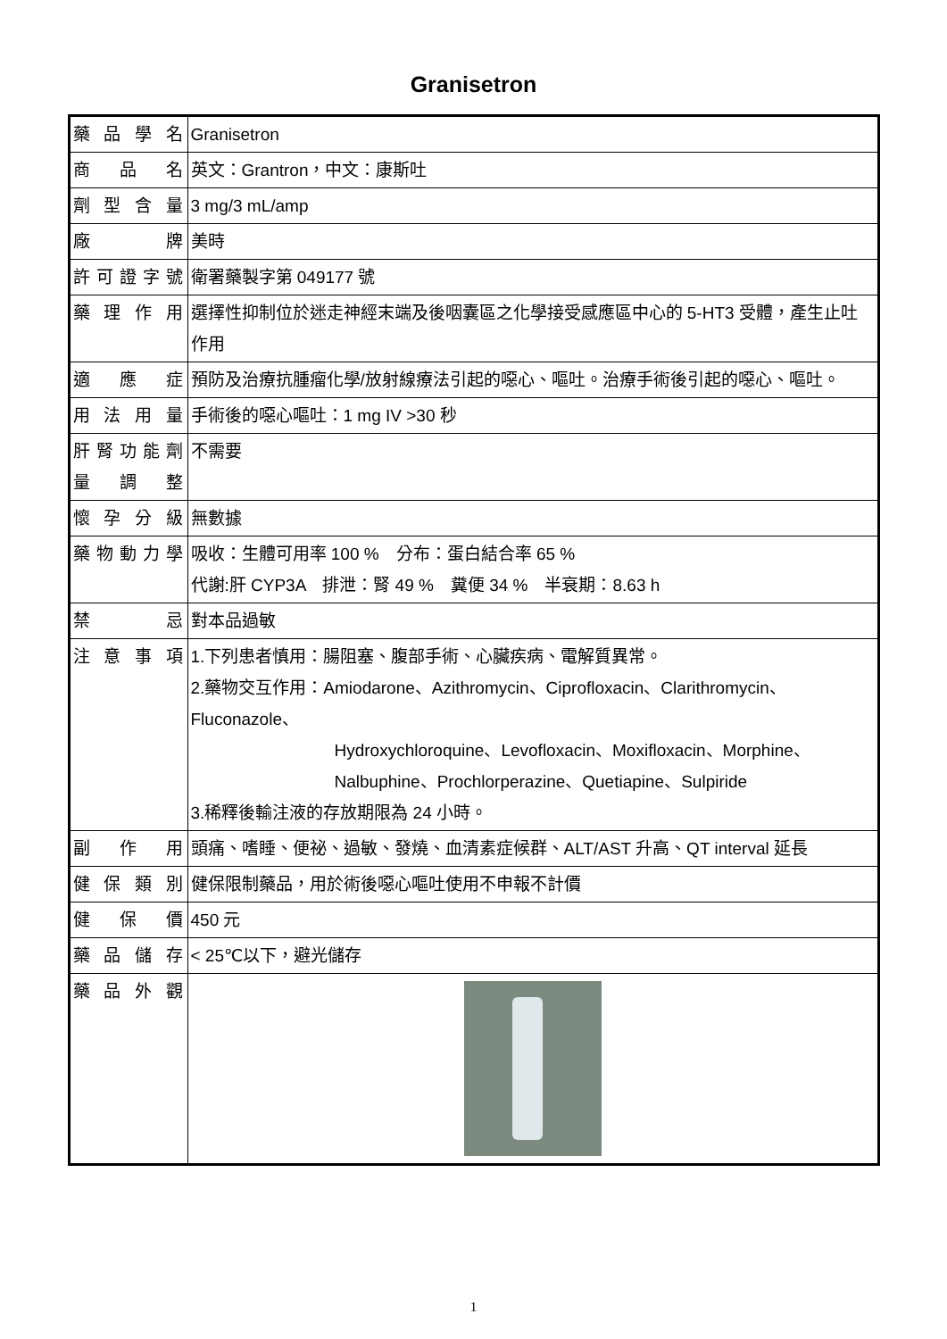Granisetron
| 藥品學名 | Granisetron |
| 商品名 | 英文：Grantron，中文：康斯吐 |
| 劑型含量 | 3 mg/3 mL/amp |
| 廠牌 | 美時 |
| 許可證字號 | 衛署藥製字第 049177 號 |
| 藥理作用 | 選擇性抑制位於迷走神經末端及後咽囊區之化學接受感應區中心的 5-HT3 受體，產生止吐作用 |
| 適應症 | 預防及治療抗腫瘤化學/放射線療法引起的噁心、嘔吐。治療手術後引起的噁心、嘔吐。 |
| 用法用量 | 手術後的噁心嘔吐：1 mg IV >30 秒 |
| 肝腎功能劑量調整 | 不需要 |
| 懷孕分級 | 無數據 |
| 藥物動力學 | 吸收：生體可用率 100 % 分布：蛋白結合率 65 % 代謝:肝 CYP3A 排泄：腎 49 % 糞便 34 % 半衰期：8.63 h |
| 禁忌 | 對本品過敏 |
| 注意事項 | 1.下列患者慎用：腸阻塞、腹部手術、心臟疾病、電解質異常。 2.藥物交互作用：Amiodarone、Azithromycin、Ciprofloxacin、Clarithromycin、Fluconazole、 Hydroxychloroquine、Levofloxacin、Moxifloxacin、Morphine、Nalbuphine、Prochlorperazine、Quetiapine、Sulpiride 3.稀釋後輸注液的存放期限為 24 小時。 |
| 副作用 | 頭痛、嗜睡、便祕、過敏、發燒、血清素症候群、ALT/AST 升高、QT interval 延長 |
| 健保類別 | 健保限制藥品，用於術後噁心嘔吐使用不申報不計價 |
| 健保價 | 450 元 |
| 藥品儲存 | < 25℃以下，避光儲存 |
| 藥品外觀 | |
1